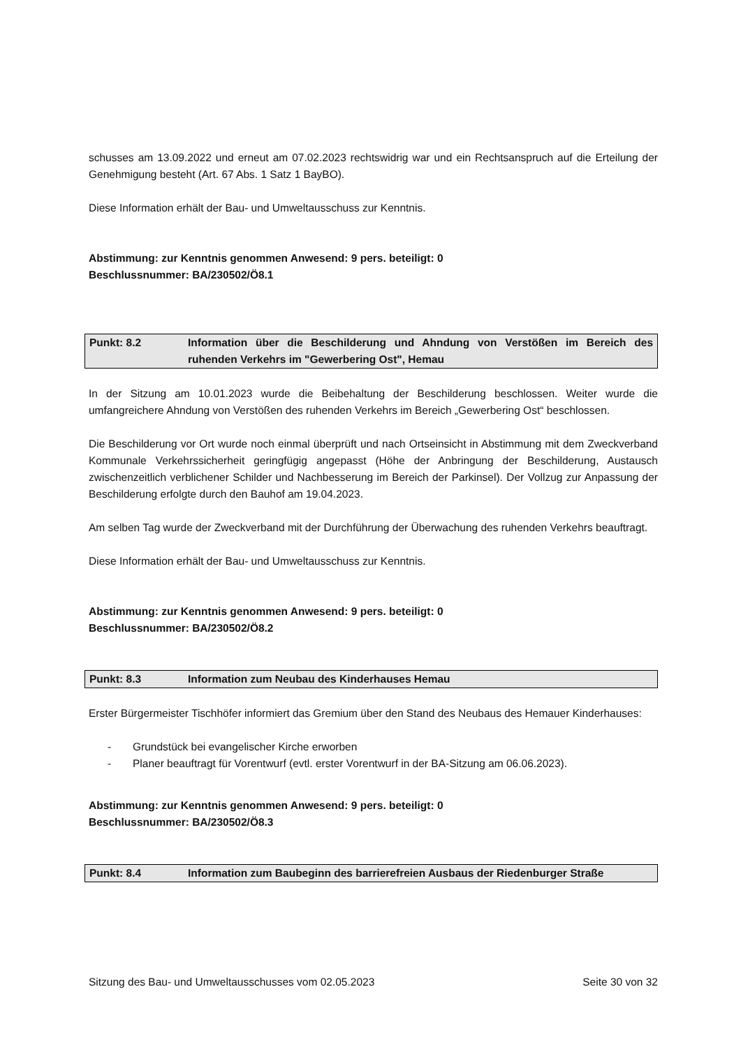schusses am 13.09.2022 und erneut am 07.02.2023 rechtswidrig war und ein Rechtsanspruch auf die Erteilung der Genehmigung besteht (Art. 67 Abs. 1 Satz 1 BayBO).
Diese Information erhält der Bau- und Umweltausschuss zur Kenntnis.
Abstimmung: zur Kenntnis genommen Anwesend: 9 pers. beteiligt: 0
Beschlussnummer: BA/230502/Ö8.1
Punkt: 8.2 Information über die Beschilderung und Ahndung von Verstößen im Bereich des ruhenden Verkehrs im "Gewerbering Ost", Hemau
In der Sitzung am 10.01.2023 wurde die Beibehaltung der Beschilderung beschlossen. Weiter wurde die umfangreichere Ahndung von Verstößen des ruhenden Verkehrs im Bereich „Gewerbering Ost“ beschlossen.
Die Beschilderung vor Ort wurde noch einmal überprüft und nach Ortseinsicht in Abstimmung mit dem Zweckverband Kommunale Verkehrssicherheit geringfügig angepasst (Höhe der Anbringung der Beschilderung, Austausch zwischenzeitlich verblichener Schilder und Nachbesserung im Bereich der Parkinsel). Der Vollzug zur Anpassung der Beschilderung erfolgte durch den Bauhof am 19.04.2023.
Am selben Tag wurde der Zweckverband mit der Durchführung der Überwachung des ruhenden Verkehrs beauftragt.
Diese Information erhält der Bau- und Umweltausschuss zur Kenntnis.
Abstimmung: zur Kenntnis genommen Anwesend: 9 pers. beteiligt: 0
Beschlussnummer: BA/230502/Ö8.2
Punkt: 8.3 Information zum Neubau des Kinderhauses Hemau
Erster Bürgermeister Tischhöfer informiert das Gremium über den Stand des Neubaus des Hemauer Kinderhauses:
- Grundstück bei evangelischer Kirche erworben
- Planer beauftragt für Vorentwurf (evtl. erster Vorentwurf in der BA-Sitzung am 06.06.2023).
Abstimmung: zur Kenntnis genommen Anwesend: 9 pers. beteiligt: 0
Beschlussnummer: BA/230502/Ö8.3
Punkt: 8.4 Information zum Baubeginn des barrierefreien Ausbaus der Riedenburger Straße
Sitzung des Bau- und Umweltausschusses vom 02.05.2023 Seite 30 von 32